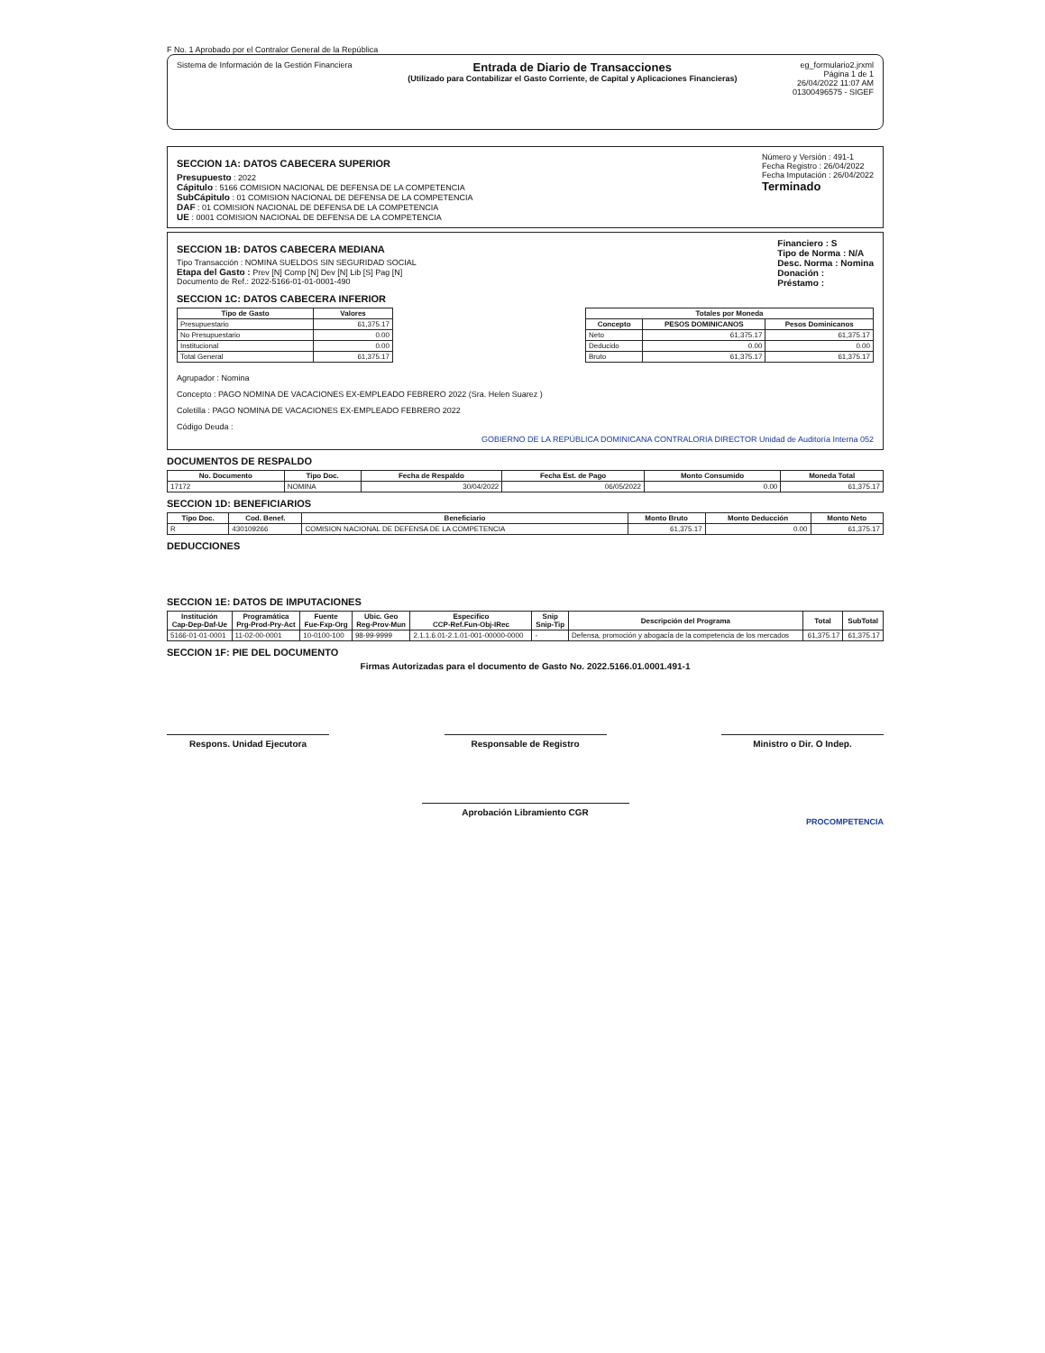F No. 1 Aprobado por el Contralor General de la República
Sistema de Información de la Gestión Financiera
Entrada de Diario de Transacciones
(Utilizado para Contabilizar el Gasto Corriente, de Capital y Aplicaciones Financieras)
eg_formulario2.jrxml
Página 1 de 1
26/04/2022 11:07 AM
01300496575 - SIGEF
SECCION 1A: DATOS CABECERA SUPERIOR
Presupuesto : 2022
Cápitulo : 5166 COMISION NACIONAL DE DEFENSA DE LA COMPETENCIA
SubCápitulo : 01 COMISION NACIONAL DE DEFENSA DE LA COMPETENCIA
DAF : 01 COMISION NACIONAL DE DEFENSA DE LA COMPETENCIA
UE : 0001 COMISION NACIONAL DE DEFENSA DE LA COMPETENCIA
Número y Versión : 491-1
Fecha Registro : 26/04/2022
Fecha Imputación : 26/04/2022
Terminado
SECCION 1B: DATOS CABECERA MEDIANA
Tipo Transacción : NOMINA SUELDOS SIN SEGURIDAD SOCIAL
Etapa del Gasto : Prev [N] Comp [N] Dev [N] Lib [S] Pag [N]
Documento de Ref.: 2022-5166-01-01-0001-490
Financiero : S
Tipo de Norma : N/A
Desc. Norma : Nomina
Donación :
Préstamo :
SECCION 1C: DATOS CABECERA INFERIOR
| Tipo de Gasto | Valores |
| --- | --- |
| Presupuestario | 61,375.17 |
| No Presupuestario | 0.00 |
| Institucional | 0.00 |
| Total General | 61,375.17 |
| Totales por Moneda | | |
| --- | --- | --- |
| Concepto | PESOS DOMINICANOS | Pesos Dominicanos |
| Neto | 61,375.17 | 61,375.17 |
| Deducido | 0.00 | 0.00 |
| Bruto | 61,375.17 | 61,375.17 |
Agrupador : Nomina
Concepto : PAGO NOMINA DE VACACIONES EX-EMPLEADO FEBRERO 2022 (Sra. Helen Suarez )
Coletilla : PAGO NOMINA DE VACACIONES EX-EMPLEADO FEBRERO 2022
Código Deuda :
GOBIERNO DE LA REPÚBLICA DOMINICANA CONTRALORIA DIRECTOR Unidad de Auditoría Interna 052
DOCUMENTOS DE RESPALDO
| No. Documento | Tipo Doc. | Fecha de Respaldo | Fecha Est. de Pago | Monto Consumido | Moneda Total |
| --- | --- | --- | --- | --- | --- |
| 17172 | NOMINA | 30/04/2022 | 06/05/2022 | 0.00 | 61,375.17 |
SECCION 1D: BENEFICIARIOS
| Tipo Doc. | Cod. Benef. | Beneficiario | Monto Bruto | Monto Deducción | Monto Neto |
| --- | --- | --- | --- | --- | --- |
| R | 430109266 | COMISION NACIONAL DE DEFENSA DE LA COMPETENCIA | 61,375.17 | 0.00 | 61,375.17 |
DEDUCCIONES
SECCION 1E: DATOS DE IMPUTACIONES
| Institución Cap-Dep-Daf-Ue | Programática Prg-Prod-Pry-Act | Fuente Fue-Fxp-Org | Ubic. Geo Reg-Prov-Mun | Especifico CCP-Ref.Fun-Obj-IRec | Snip Snip-Tip | Descripción del Programa | Total | SubTotal |
| --- | --- | --- | --- | --- | --- | --- | --- | --- |
| 5166-01-01-0001 | 11-02-00-0001 | 10-0100-100 | 98-99-9999 | 2.1.1.6.01-2.1.01-001-00000-0000 | - | Defensa, promoción y abogacía de la competencia de los mercados | 61,375.17 | 61,375.17 |
SECCION 1F: PIE DEL DOCUMENTO
Firmas Autorizadas para el documento de Gasto No. 2022.5166.01.0001.491-1
Respons. Unidad Ejecutora Responsable de Registro Ministro o Dir. O Indep.
Aprobación Libramiento CGR
PROCOMPETENCIA